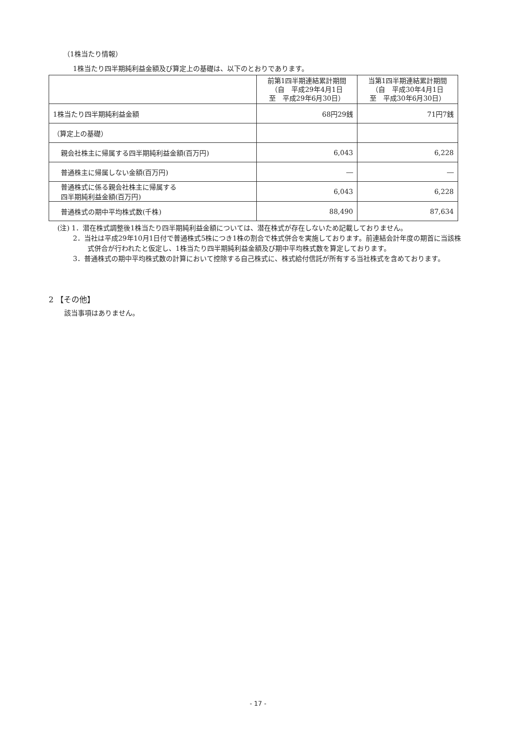（1株当たり情報）
1株当たり四半期純利益金額及び算定上の基礎は、以下のとおりであります。
| | 前第1四半期連結累計期間 （自 平成29年4月1日 至 平成29年6月30日） | 当第1四半期連結累計期間 （自 平成30年4月1日 至 平成30年6月30日） |
| --- | --- | --- |
| 1株当たり四半期純利益金額 | 68円29銭 | 71円7銭 |
| （算定上の基礎） | | |
| 親会社株主に帰属する四半期純利益金額(百万円) | 6,043 | 6,228 |
| 普通株主に帰属しない金額(百万円) | ― | ― |
| 普通株式に係る親会社株主に帰属する 四半期純利益金額(百万円) | 6,043 | 6,228 |
| 普通株式の期中平均株式数(千株) | 88,490 | 87,634 |
(注) 1．潜在株式調整後1株当たり四半期純利益金額については、潜在株式が存在しないため記載しておりません。
2．当社は平成29年10月1日付で普通株式5株につき1株の割合で株式併合を実施しております。前連結会計年度の期首に当該株式併合が行われたと仮定し、1株当たり四半期純利益金額及び期中平均株式数を算定しております。
3．普通株式の期中平均株式数の計算において控除する自己株式に、株式給付信託が所有する当社株式を含めております。
2 【その他】
該当事項はありません。
- 17 -